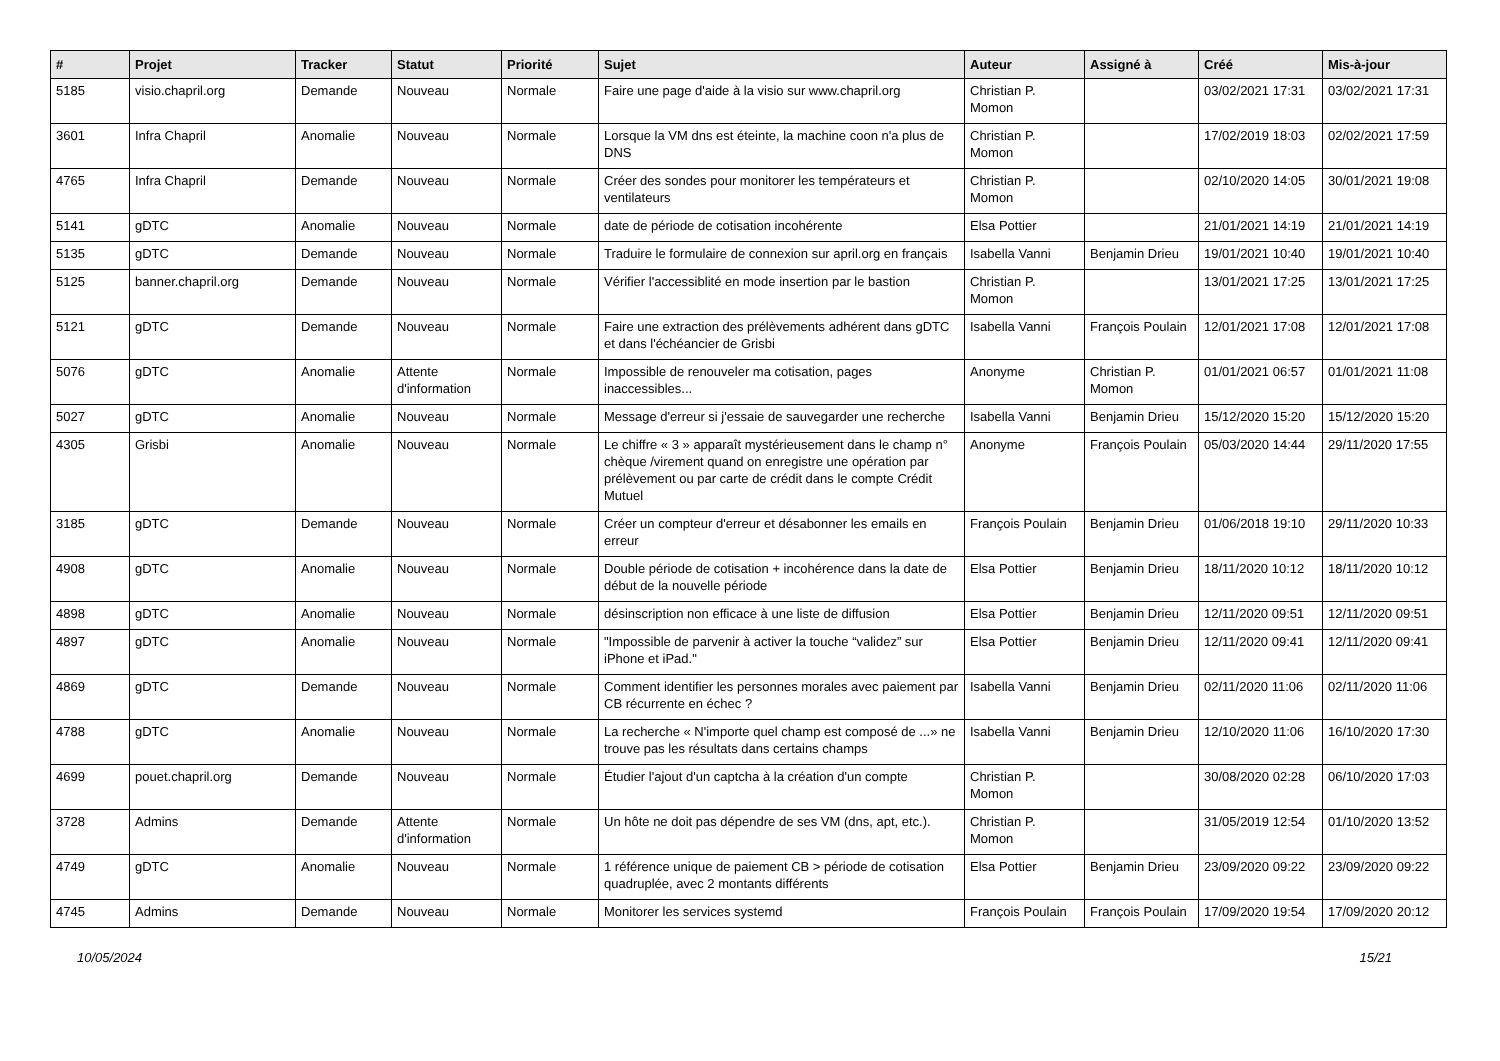| # | Projet | Tracker | Statut | Priorité | Sujet | Auteur | Assigné à | Créé | Mis-à-jour |
| --- | --- | --- | --- | --- | --- | --- | --- | --- | --- |
| 5185 | visio.chapril.org | Demande | Nouveau | Normale | Faire une page d'aide à la visio sur www.chapril.org | Christian P. Momon | | 03/02/2021 17:31 | 03/02/2021 17:31 |
| 3601 | Infra Chapril | Anomalie | Nouveau | Normale | Lorsque la VM dns est éteinte, la machine coon n'a plus de DNS | Christian P. Momon | | 17/02/2019 18:03 | 02/02/2021 17:59 |
| 4765 | Infra Chapril | Demande | Nouveau | Normale | Créer des sondes pour monitorer les températeurs et ventilateurs | Christian P. Momon | | 02/10/2020 14:05 | 30/01/2021 19:08 |
| 5141 | gDTC | Anomalie | Nouveau | Normale | date de période de cotisation incohérente | Elsa Pottier | | 21/01/2021 14:19 | 21/01/2021 14:19 |
| 5135 | gDTC | Demande | Nouveau | Normale | Traduire le formulaire de connexion sur april.org en français | Isabella Vanni | Benjamin Drieu | 19/01/2021 10:40 | 19/01/2021 10:40 |
| 5125 | banner.chapril.org | Demande | Nouveau | Normale | Vérifier l'accessiblité en mode insertion par le bastion | Christian P. Momon | | 13/01/2021 17:25 | 13/01/2021 17:25 |
| 5121 | gDTC | Demande | Nouveau | Normale | Faire une extraction des prélèvements adhérent dans gDTC et dans l'échéancier de Grisbi | Isabella Vanni | François Poulain | 12/01/2021 17:08 | 12/01/2021 17:08 |
| 5076 | gDTC | Anomalie | Attente d'information | Normale | Impossible de renouveler ma cotisation, pages inaccessibles... | Anonyme | Christian P. Momon | 01/01/2021 06:57 | 01/01/2021 11:08 |
| 5027 | gDTC | Anomalie | Nouveau | Normale | Message d'erreur si j'essaie de sauvegarder une recherche | Isabella Vanni | Benjamin Drieu | 15/12/2020 15:20 | 15/12/2020 15:20 |
| 4305 | Grisbi | Anomalie | Nouveau | Normale | Le chiffre « 3 » apparaît mystérieusement dans le champ n° chèque /virement quand on enregistre une opération par prélèvement ou par carte de crédit dans le compte Crédit Mutuel | Anonyme | François Poulain | 05/03/2020 14:44 | 29/11/2020 17:55 |
| 3185 | gDTC | Demande | Nouveau | Normale | Créer un compteur d'erreur et désabonner les emails en erreur | François Poulain | Benjamin Drieu | 01/06/2018 19:10 | 29/11/2020 10:33 |
| 4908 | gDTC | Anomalie | Nouveau | Normale | Double période de cotisation + incohérence dans la date de début de la nouvelle période | Elsa Pottier | Benjamin Drieu | 18/11/2020 10:12 | 18/11/2020 10:12 |
| 4898 | gDTC | Anomalie | Nouveau | Normale | désinscription non efficace à une liste de diffusion | Elsa Pottier | Benjamin Drieu | 12/11/2020 09:51 | 12/11/2020 09:51 |
| 4897 | gDTC | Anomalie | Nouveau | Normale | "Impossible de parvenir à activer la touche “validez” sur iPhone et iPad." | Elsa Pottier | Benjamin Drieu | 12/11/2020 09:41 | 12/11/2020 09:41 |
| 4869 | gDTC | Demande | Nouveau | Normale | Comment identifier les personnes morales avec paiement par CB récurrente en échec ? | Isabella Vanni | Benjamin Drieu | 02/11/2020 11:06 | 02/11/2020 11:06 |
| 4788 | gDTC | Anomalie | Nouveau | Normale | La recherche « N'importe quel champ est composé de ...» ne trouve pas les résultats dans certains champs | Isabella Vanni | Benjamin Drieu | 12/10/2020 11:06 | 16/10/2020 17:30 |
| 4699 | pouet.chapril.org | Demande | Nouveau | Normale | Étudier l'ajout d'un captcha à la création d'un compte | Christian P. Momon | | 30/08/2020 02:28 | 06/10/2020 17:03 |
| 3728 | Admins | Demande | Attente d'information | Normale | Un hôte ne doit pas dépendre de ses VM (dns, apt, etc.). | Christian P. Momon | | 31/05/2019 12:54 | 01/10/2020 13:52 |
| 4749 | gDTC | Anomalie | Nouveau | Normale | 1 référence unique de paiement CB > période de cotisation quadruplée, avec 2 montants différents | Elsa Pottier | Benjamin Drieu | 23/09/2020 09:22 | 23/09/2020 09:22 |
| 4745 | Admins | Demande | Nouveau | Normale | Monitorer les services systemd | François Poulain | François Poulain | 17/09/2020 19:54 | 17/09/2020 20:12 |
10/05/2024 15/21